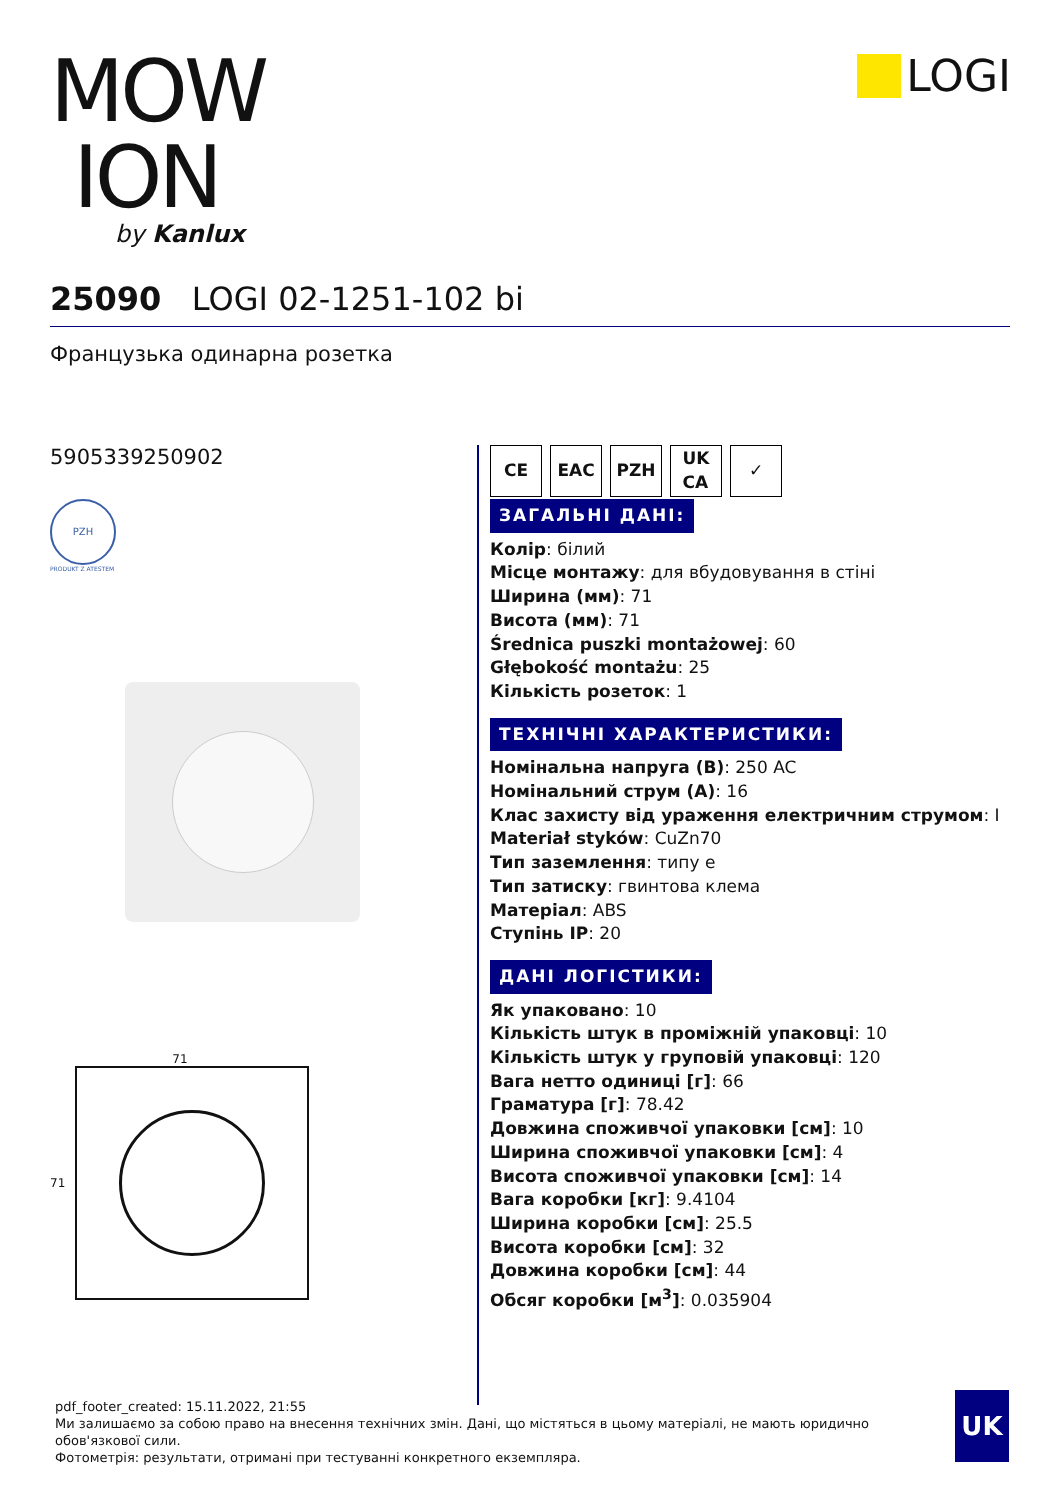MOW
ION
by Kanlux
LOGI
25090 LOGI 02-1251-102 bi
Французька одинарна розетка
5905339250902
PZH
PRODUKT Z ATESTEM
71
71
CE EAC PZH UK
CA
✓
ЗАГАЛЬНІ ДАНІ:
Колір: білий
Місце монтажу: для вбудовування в стіні
Ширина (мм): 71
Висота (мм): 71
Średnica puszki montażowej: 60
Głębokość montażu: 25
Кількість розеток: 1
ТЕХНІЧНІ ХАРАКТЕРИСТИКИ:
Номінальна напруга (В): 250 AC
Номінальний струм (A): 16
Клас захисту від ураження електричним струмом: I
Materiał styków: CuZn70
Тип заземлення: типу e
Тип затиску: гвинтова клема
Матеріал: ABS
Ступінь IP: 20
ДАНІ ЛОГІСТИКИ:
Як упаковано: 10
Кількість штук в проміжній упаковці: 10
Кількість штук у груповій упаковці: 120
Вага нетто одиниці [г]: 66
Граматура [г]: 78.42
Довжина споживчої упаковки [см]: 10
Ширина споживчої упаковки [см]: 4
Висота споживчої упаковки [см]: 14
Вага коробки [кг]: 9.4104
Ширина коробки [см]: 25.5
Висота коробки [см]: 32
Довжина коробки [см]: 44
Обсяг коробки [м<sup>3</sup>]: 0.035904
pdf_footer_created: 15.11.2022, 21:55
Ми залишаємо за собою право на внесення технічних змін. Дані, що містяться в цьому матеріалі, не мають юридично обов'язкової сили.
Фотометрія: результати, отримані при тестуванні конкретного екземпляра.
UK